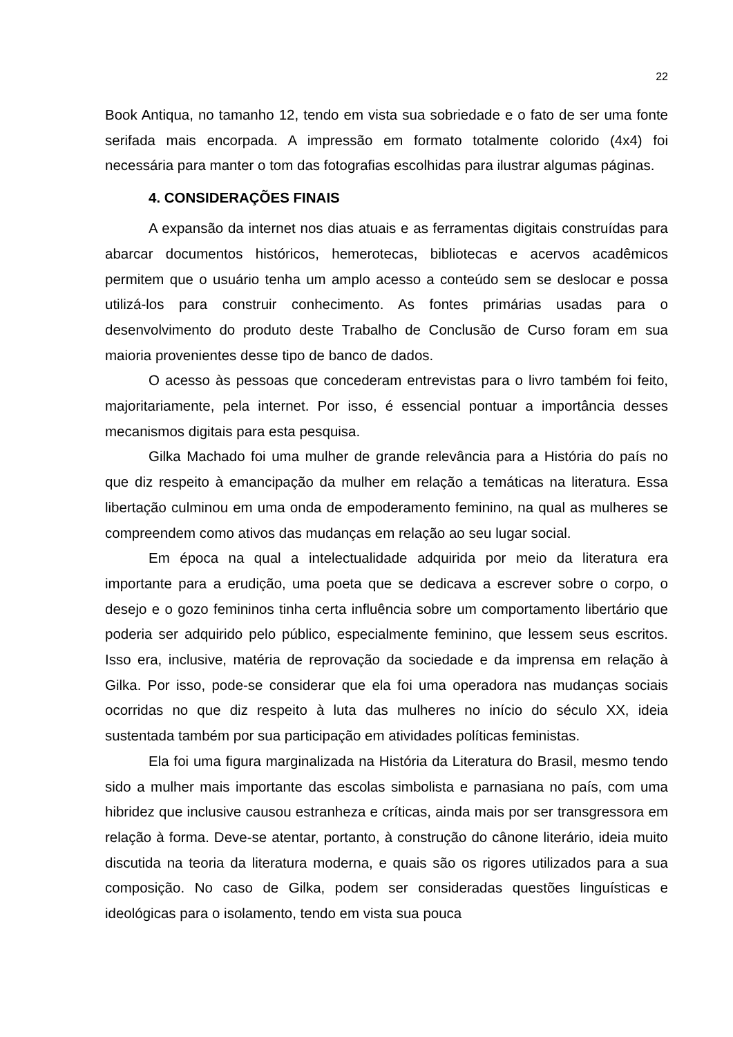22
Book Antiqua, no tamanho 12, tendo em vista sua sobriedade e o fato de ser uma fonte serifada mais encorpada. A impressão em formato totalmente colorido (4x4) foi necessária para manter o tom das fotografias escolhidas para ilustrar algumas páginas.
4. CONSIDERAÇÕES FINAIS
A expansão da internet nos dias atuais e as ferramentas digitais construídas para abarcar documentos históricos, hemerotecas, bibliotecas e acervos acadêmicos permitem que o usuário tenha um amplo acesso a conteúdo sem se deslocar e possa utilizá-los para construir conhecimento. As fontes primárias usadas para o desenvolvimento do produto deste Trabalho de Conclusão de Curso foram em sua maioria provenientes desse tipo de banco de dados.
O acesso às pessoas que concederam entrevistas para o livro também foi feito, majoritariamente, pela internet. Por isso, é essencial pontuar a importância desses mecanismos digitais para esta pesquisa.
Gilka Machado foi uma mulher de grande relevância para a História do país no que diz respeito à emancipação da mulher em relação a temáticas na literatura. Essa libertação culminou em uma onda de empoderamento feminino, na qual as mulheres se compreendem como ativos das mudanças em relação ao seu lugar social.
Em época na qual a intelectualidade adquirida por meio da literatura era importante para a erudição, uma poeta que se dedicava a escrever sobre o corpo, o desejo e o gozo femininos tinha certa influência sobre um comportamento libertário que poderia ser adquirido pelo público, especialmente feminino, que lessem seus escritos. Isso era, inclusive, matéria de reprovação da sociedade e da imprensa em relação à Gilka. Por isso, pode-se considerar que ela foi uma operadora nas mudanças sociais ocorridas no que diz respeito à luta das mulheres no início do século XX, ideia sustentada também por sua participação em atividades políticas feministas.
Ela foi uma figura marginalizada na História da Literatura do Brasil, mesmo tendo sido a mulher mais importante das escolas simbolista e parnasiana no país, com uma hibridez que inclusive causou estranheza e críticas, ainda mais por ser transgressora em relação à forma. Deve-se atentar, portanto, à construção do cânone literário, ideia muito discutida na teoria da literatura moderna, e quais são os rigores utilizados para a sua composição. No caso de Gilka, podem ser consideradas questões linguísticas e ideológicas para o isolamento, tendo em vista sua pouca